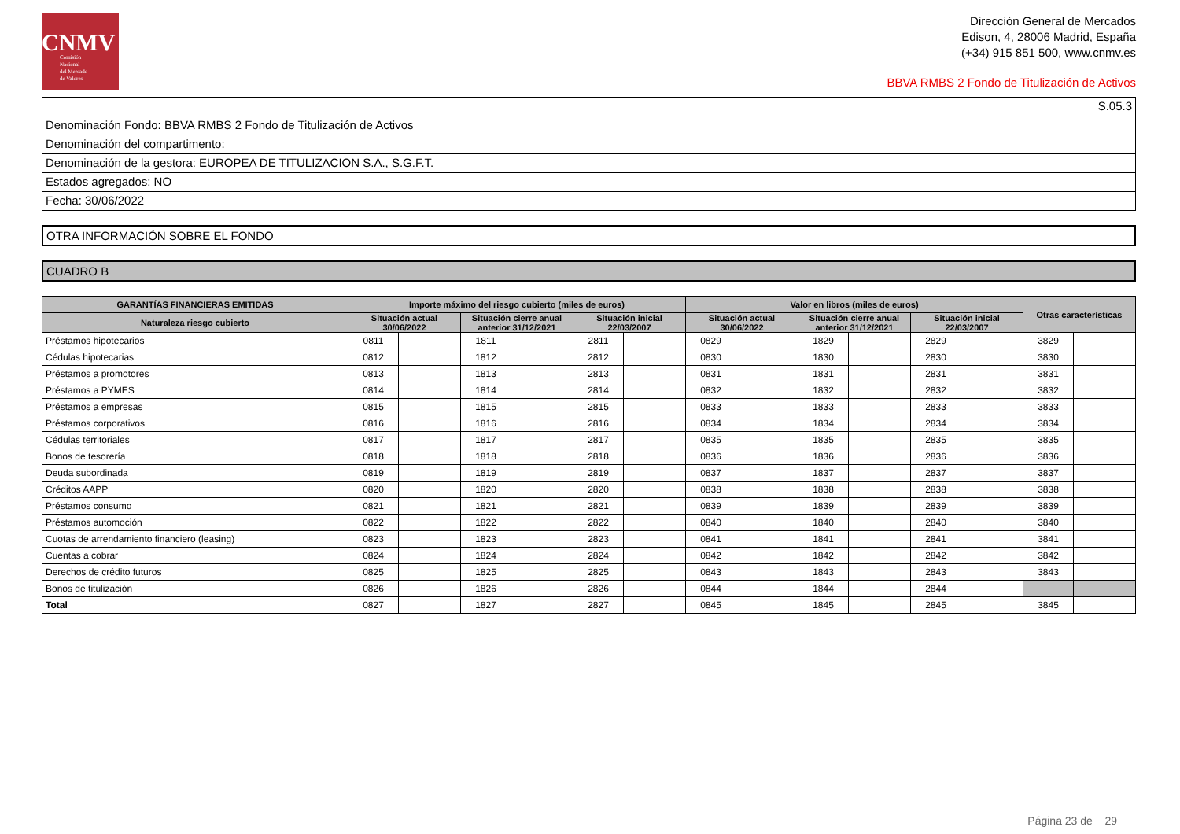CNMV
Comisión
Nacional
del Mercado
de Valores
Dirección General de Mercados
Edison, 4, 28006 Madrid, España
(+34) 915 851 500, www.cnmv.es
BBVA RMBS 2 Fondo de Titulización de Activos
S.05.3
Denominación Fondo: BBVA RMBS 2 Fondo de Titulización de Activos
Denominación del compartimento:
Denominación de la gestora: EUROPEA DE TITULIZACION S.A., S.G.F.T.
Estados agregados: NO
Fecha: 30/06/2022
OTRA INFORMACIÓN SOBRE EL FONDO
CUADRO B
| GARANTÍAS FINANCIERAS EMITIDAS | Importe máximo del riesgo cubierto (miles de euros) | | | | | | Valor en libros (miles de euros) | | | | | | Otras características | |
| --- | --- | --- | --- | --- | --- | --- | --- | --- | --- | --- | --- | --- | --- | --- |
| Naturaleza riesgo cubierto | Situación actual 30/06/2022 | | Situación cierre anual anterior 31/12/2021 | | Situación inicial 22/03/2007 | | Situación actual 30/06/2022 | | Situación cierre anual anterior 31/12/2021 | | Situación inicial 22/03/2007 | | | |
| Préstamos hipotecarios | 0811 | | 1811 | | 2811 | | 0829 | | 1829 | | 2829 | | 3829 | |
| Cédulas hipotecarias | 0812 | | 1812 | | 2812 | | 0830 | | 1830 | | 2830 | | 3830 | |
| Préstamos a promotores | 0813 | | 1813 | | 2813 | | 0831 | | 1831 | | 2831 | | 3831 | |
| Préstamos a PYMES | 0814 | | 1814 | | 2814 | | 0832 | | 1832 | | 2832 | | 3832 | |
| Préstamos a empresas | 0815 | | 1815 | | 2815 | | 0833 | | 1833 | | 2833 | | 3833 | |
| Préstamos corporativos | 0816 | | 1816 | | 2816 | | 0834 | | 1834 | | 2834 | | 3834 | |
| Cédulas territoriales | 0817 | | 1817 | | 2817 | | 0835 | | 1835 | | 2835 | | 3835 | |
| Bonos de tesorería | 0818 | | 1818 | | 2818 | | 0836 | | 1836 | | 2836 | | 3836 | |
| Deuda subordinada | 0819 | | 1819 | | 2819 | | 0837 | | 1837 | | 2837 | | 3837 | |
| Créditos AAPP | 0820 | | 1820 | | 2820 | | 0838 | | 1838 | | 2838 | | 3838 | |
| Préstamos consumo | 0821 | | 1821 | | 2821 | | 0839 | | 1839 | | 2839 | | 3839 | |
| Préstamos automoción | 0822 | | 1822 | | 2822 | | 0840 | | 1840 | | 2840 | | 3840 | |
| Cuotas de arrendamiento financiero (leasing) | 0823 | | 1823 | | 2823 | | 0841 | | 1841 | | 2841 | | 3841 | |
| Cuentas a cobrar | 0824 | | 1824 | | 2824 | | 0842 | | 1842 | | 2842 | | 3842 | |
| Derechos de crédito futuros | 0825 | | 1825 | | 2825 | | 0843 | | 1843 | | 2843 | | 3843 | |
| Bonos de titulización | 0826 | | 1826 | | 2826 | | 0844 | | 1844 | | 2844 | | | |
| Total | 0827 | | 1827 | | 2827 | | 0845 | | 1845 | | 2845 | | 3845 | |
Página 23 de 29